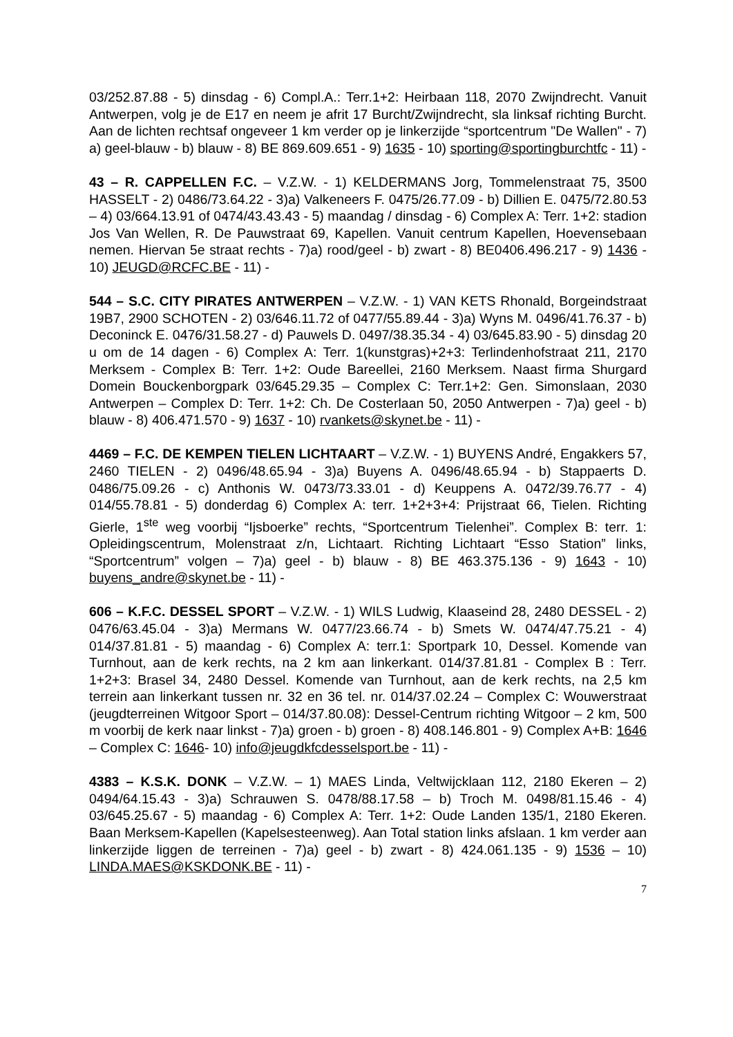03/252.87.88 - 5) dinsdag - 6) Compl.A.: Terr.1+2: Heirbaan 118, 2070 Zwijndrecht. Vanuit Antwerpen, volg je de E17 en neem je afrit 17 Burcht/Zwijndrecht, sla linksaf richting Burcht. Aan de lichten rechtsaf ongeveer 1 km verder op je linkerzijde “sportcentrum "De Wallen" - 7) a) geel-blauw - b) blauw - 8) BE 869.609.651 - 9) 1635 - 10) sporting@sportingburchtfc - 11) -
43 – R. CAPPELLEN F.C. – V.Z.W. - 1) KELDERMANS Jorg, Tommelenstraat 75, 3500 HASSELT - 2) 0486/73.64.22 - 3)a) Valkeneers F. 0475/26.77.09 - b) Dillien E. 0475/72.80.53 – 4) 03/664.13.91 of 0474/43.43.43 - 5) maandag / dinsdag - 6) Complex A: Terr. 1+2: stadion Jos Van Wellen, R. De Pauwstraat 69, Kapellen. Vanuit centrum Kapellen, Hoevensebaan nemen. Hiervan 5e straat rechts - 7)a) rood/geel - b) zwart - 8) BE0406.496.217 - 9) 1436 - 10) JEUGD@RCFC.BE - 11) -
544 – S.C. CITY PIRATES ANTWERPEN – V.Z.W. - 1) VAN KETS Rhonald, Borgeindstraat 19B7, 2900 SCHOTEN - 2) 03/646.11.72 of 0477/55.89.44 - 3)a) Wyns M. 0496/41.76.37 - b) Deconinck E. 0476/31.58.27 - d) Pauwels D. 0497/38.35.34 - 4) 03/645.83.90 - 5) dinsdag 20 u om de 14 dagen - 6) Complex A: Terr. 1(kunstgras)+2+3: Terlindenhofstraat 211, 2170 Merksem - Complex B: Terr. 1+2: Oude Bareellei, 2160 Merksem. Naast firma Shurgard Domein Bouckenborgpark 03/645.29.35 – Complex C: Terr.1+2: Gen. Simonslaan, 2030 Antwerpen – Complex D: Terr. 1+2: Ch. De Costerlaan 50, 2050 Antwerpen - 7)a) geel - b) blauw - 8) 406.471.570 - 9) 1637 - 10) rvankets@skynet.be - 11) -
4469 – F.C. DE KEMPEN TIELEN LICHTAART – V.Z.W. - 1) BUYENS André, Engakkers 57, 2460 TIELEN - 2) 0496/48.65.94 - 3)a) Buyens A. 0496/48.65.94 - b) Stappaerts D. 0486/75.09.26 - c) Anthonis W. 0473/73.33.01 - d) Keuppens A. 0472/39.76.77 - 4) 014/55.78.81 - 5) donderdag 6) Complex A: terr. 1+2+3+4: Prijstraat 66, Tielen. Richting Gierle, 1<sup>ste</sup> weg voorbij “Ijsboerke” rechts, “Sportcentrum Tielenhei”. Complex B: terr. 1: Opleidingscentrum, Molenstraat z/n, Lichtaart. Richting Lichtaart “Esso Station” links, “Sportcentrum” volgen – 7)a) geel - b) blauw - 8) BE 463.375.136 - 9) 1643 - 10) buyens_andre@skynet.be - 11) -
606 – K.F.C. DESSEL SPORT – V.Z.W. - 1) WILS Ludwig, Klaaseind 28, 2480 DESSEL - 2) 0476/63.45.04 - 3)a) Mermans W. 0477/23.66.74 - b) Smets W. 0474/47.75.21 - 4) 014/37.81.81 - 5) maandag - 6) Complex A: terr.1: Sportpark 10, Dessel. Komende van Turnhout, aan de kerk rechts, na 2 km aan linkerkant. 014/37.81.81 - Complex B : Terr. 1+2+3: Brasel 34, 2480 Dessel. Komende van Turnhout, aan de kerk rechts, na 2,5 km terrein aan linkerkant tussen nr. 32 en 36 tel. nr. 014/37.02.24 – Complex C: Wouwerstraat (jeugdterreinen Witgoor Sport – 014/37.80.08): Dessel-Centrum richting Witgoor – 2 km, 500 m voorbij de kerk naar linkst - 7)a) groen - b) groen - 8) 408.146.801 - 9) Complex A+B: 1646 – Complex C: 1646- 10) info@jeugdkfcdesselsport.be - 11) -
4383 – K.S.K. DONK – V.Z.W. – 1) MAES Linda, Veltwijcklaan 112, 2180 Ekeren – 2) 0494/64.15.43 - 3)a) Schrauwen S. 0478/88.17.58 – b) Troch M. 0498/81.15.46 - 4) 03/645.25.67 - 5) maandag - 6) Complex A: Terr. 1+2: Oude Landen 135/1, 2180 Ekeren. Baan Merksem-Kapellen (Kapelsesteenweg). Aan Total station links afslaan. 1 km verder aan linkerzijde liggen de terreinen - 7)a) geel - b) zwart - 8) 424.061.135 - 9) 1536 – 10) LINDA.MAES@KSKDONK.BE - 11) -
7